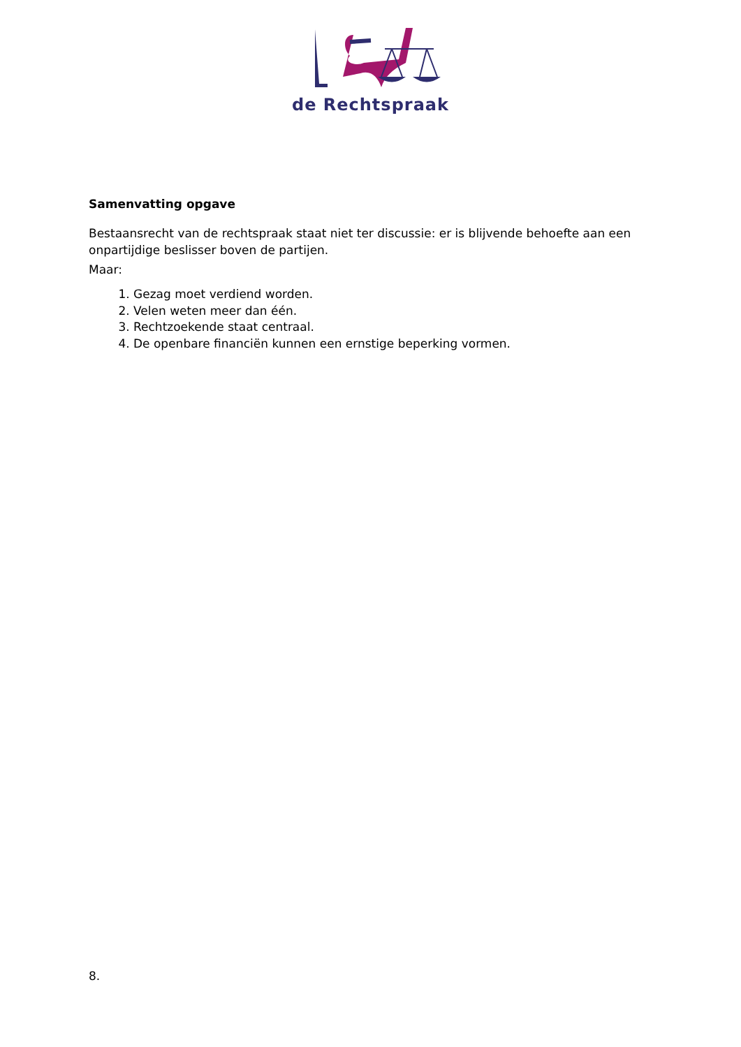de Rechtspraak
Samenvatting opgave
Bestaansrecht van de rechtspraak staat niet ter discussie: er is blijvende behoefte aan een onpartijdige beslisser boven de partijen.
Maar:
1. Gezag moet verdiend worden.
2. Velen weten meer dan één.
3. Rechtzoekende staat centraal.
4. De openbare financiën kunnen een ernstige beperking vormen.
8.